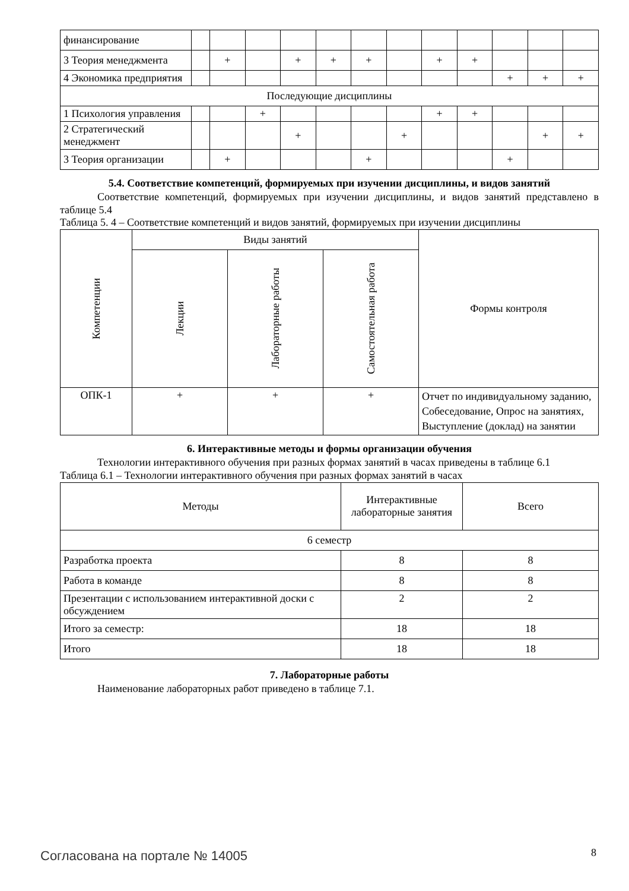| финансирование | | | | | | | | | | | | |
| 3 Теория менеджмента | | + | | + | + | + | | + | + | | | |
| 4 Экономика предприятия | | | | | | | | | | + | + | + |
| Последующие дисциплины | | | | | | | | | | | | |
| 1 Психология управления | | | + | | | | | + | + | | | |
| 2 Стратегический менеджмент | | | | + | | | + | | | | + | + |
| 3 Теория организации | | + | | | | + | | | | + | | |
5.4. Соответствие компетенций, формируемых при изучении дисциплины, и видов занятий
Соответствие компетенций, формируемых при изучении дисциплины, и видов занятий представлено в таблице 5.4
Таблица 5. 4 – Соответствие компетенций и видов занятий, формируемых при изучении дисциплины
| Компетенции | Виды занятий | | | Формы контроля |
| | Лекции | Лабораторные работы | Самостоятельная работа | |
| ОПК-1 | + | + | + | Отчет по индивидуальному заданию, Собеседование, Опрос на занятиях, Выступление (доклад) на занятии |
6. Интерактивные методы и формы организации обучения
Технологии интерактивного обучения при разных формах занятий в часах приведены в таблице 6.1
Таблица 6.1 – Технологии интерактивного обучения при разных формах занятий в часах
| Методы | Интерактивные лабораторные занятия | Всего |
| 6 семестр | | |
| Разработка проекта | 8 | 8 |
| Работа в команде | 8 | 8 |
| Презентации с использованием интерактивной доски с обсуждением | 2 | 2 |
| Итого за семестр: | 18 | 18 |
| Итого | 18 | 18 |
7. Лабораторные работы
Наименование лабораторных работ приведено в таблице 7.1.
Согласована на портале № 14005 8